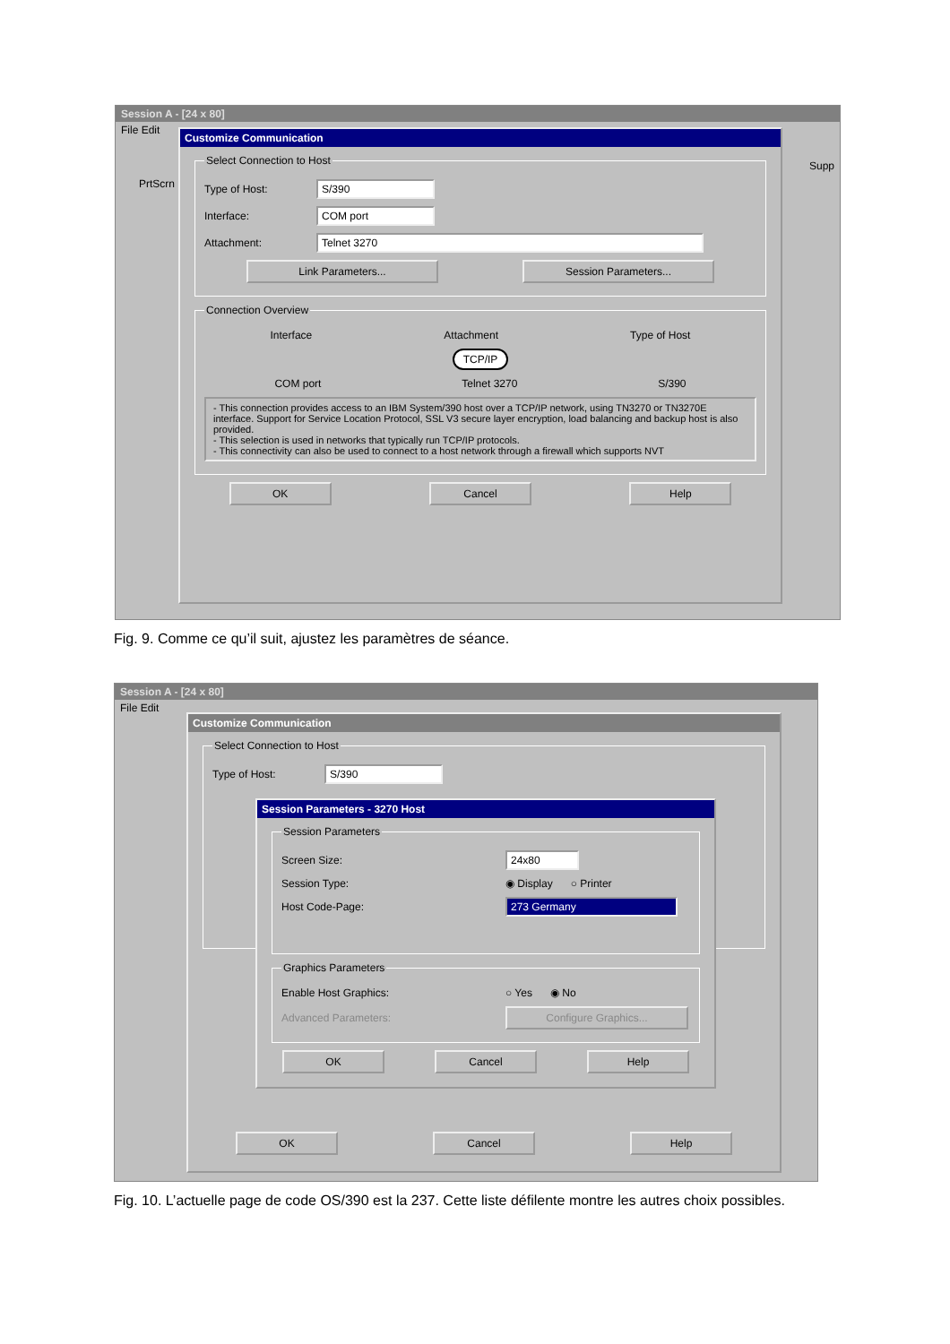Session A - [24 x 80]
File Edit
Customize Communication
Select Connection to Host
Type of Host: S/390
Interface: COM port
Attachment: Telnet 3270
Link Parameters... Session Parameters...
Connection Overview
Interface Attachment Type of Host
TCP/IP
COM port Telnet 3270 S/390
- This connection provides access to an IBM System/390 host over a TCP/IP network, using TN3270 or TN3270E interface. Support for Service Location Protocol, SSL V3 secure layer encryption, load balancing and backup host is also provided.
- This selection is used in networks that typically run TCP/IP protocols.
- This connectivity can also be used to connect to a host network through a firewall which supports NVT
OK Cancel Help
Supp
PrtScrn
Fig. 9. Comme ce qu’il suit, ajustez les paramètres de séance.
Session A - [24 x 80]
File Edit
Customize Communication
Select Connection to Host
Type of Host: S/390
Session Parameters - 3270 Host
Session Parameters
Screen Size: 24x80
Session Type: ◉ Display ○ Printer
Host Code-Page: 273 Germany
Graphics Parameters
Enable Host Graphics: ○ Yes ◉ No
Advanced Parameters: Configure Graphics...
OK Cancel Help
OK Cancel Help
Fig. 10. L’actuelle page de code OS/390 est la 237. Cette liste défilente montre les autres choix possibles.